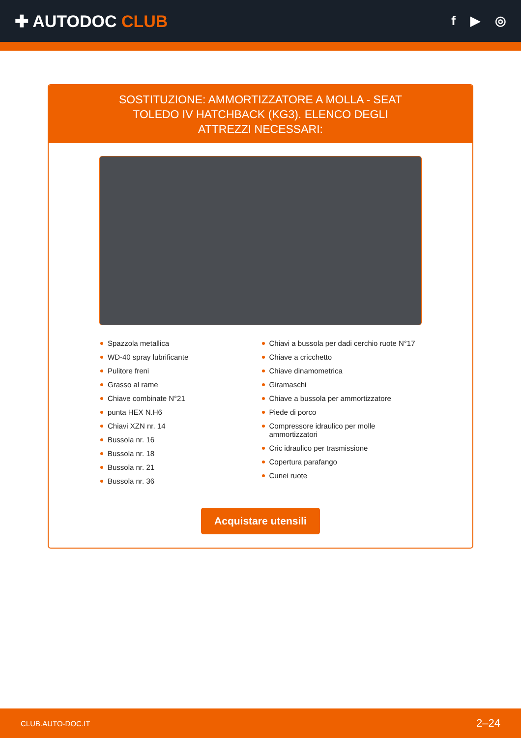✚ AUTODOC CLUB
f ▶ ◎
SOSTITUZIONE: AMMORTIZZATORE A MOLLA - SEAT TOLEDO IV HATCHBACK (KG3). ELENCO DEGLI ATTREZZI NECESSARI:
Spazzola metallica
WD-40 spray lubrificante
Pulitore freni
Grasso al rame
Chiave combinate N°21
punta HEX N.H6
Chiavi XZN nr. 14
Bussola nr. 16
Bussola nr. 18
Bussola nr. 21
Bussola nr. 36
Chiavi a bussola per dadi cerchio ruote N°17
Chiave a cricchetto
Chiave dinamometrica
Giramaschi
Chiave a bussola per ammortizzatore
Piede di porco
Compressore idraulico per molle ammortizzatori
Cric idraulico per trasmissione
Copertura parafango
Cunei ruote
Acquistare utensili
CLUB.AUTO-DOC.IT 2–24